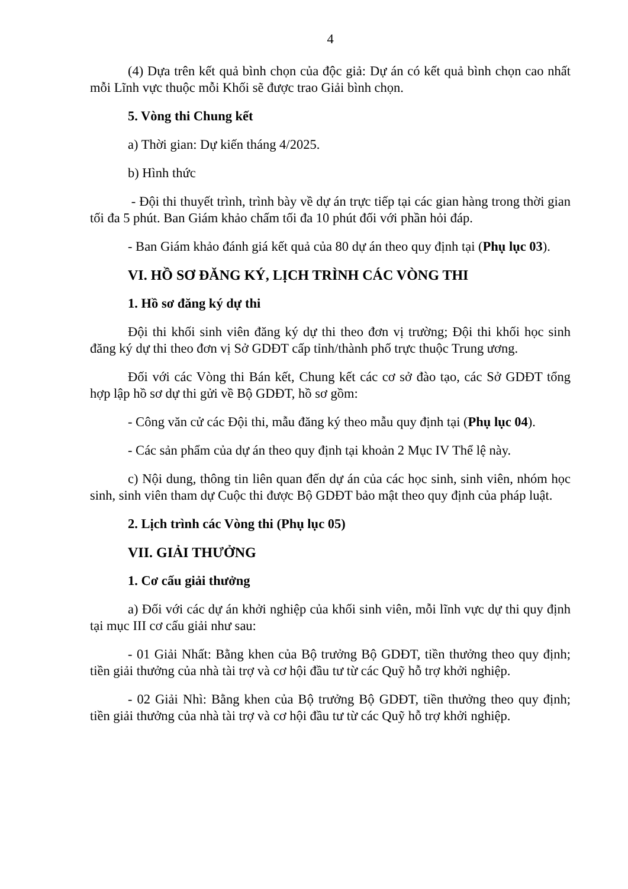4
(4) Dựa trên kết quả bình chọn của độc giả: Dự án có kết quả bình chọn cao nhất mỗi Lĩnh vực thuộc mỗi Khối sẽ được trao Giải bình chọn.
5. Vòng thi Chung kết
a) Thời gian: Dự kiến tháng 4/2025.
b) Hình thức
- Đội thi thuyết trình, trình bày về dự án trực tiếp tại các gian hàng trong thời gian tối đa 5 phút. Ban Giám khảo chấm tối đa 10 phút đối với phần hỏi đáp.
- Ban Giám khảo đánh giá kết quả của 80 dự án theo quy định tại (Phụ lục 03).
VI. HỒ SƠ ĐĂNG KÝ, LỊCH TRÌNH CÁC VÒNG THI
1. Hồ sơ đăng ký dự thi
Đội thi khối sinh viên đăng ký dự thi theo đơn vị trường; Đội thi khối học sinh đăng ký dự thi theo đơn vị Sở GDĐT cấp tỉnh/thành phố trực thuộc Trung ương.
Đối với các Vòng thi Bán kết, Chung kết các cơ sở đào tạo, các Sở GDĐT tổng hợp lập hồ sơ dự thi gửi về Bộ GDĐT, hồ sơ gồm:
- Công văn cử các Đội thi, mẫu đăng ký theo mẫu quy định tại (Phụ lục 04).
- Các sản phẩm của dự án theo quy định tại khoản 2 Mục IV Thể lệ này.
c) Nội dung, thông tin liên quan đến dự án của các học sinh, sinh viên, nhóm học sinh, sinh viên tham dự Cuộc thi được Bộ GDĐT bảo mật theo quy định của pháp luật.
2. Lịch trình các Vòng thi (Phụ lục 05)
VII. GIẢI THƯỞNG
1. Cơ cấu giải thưởng
a) Đối với các dự án khởi nghiệp của khối sinh viên, mỗi lĩnh vực dự thi quy định tại mục III cơ cấu giải như sau:
- 01 Giải Nhất: Bằng khen của Bộ trưởng Bộ GDĐT, tiền thưởng theo quy định; tiền giải thưởng của nhà tài trợ và cơ hội đầu tư từ các Quỹ hỗ trợ khởi nghiệp.
- 02 Giải Nhì: Bằng khen của Bộ trưởng Bộ GDĐT, tiền thưởng theo quy định; tiền giải thưởng của nhà tài trợ và cơ hội đầu tư từ các Quỹ hỗ trợ khởi nghiệp.